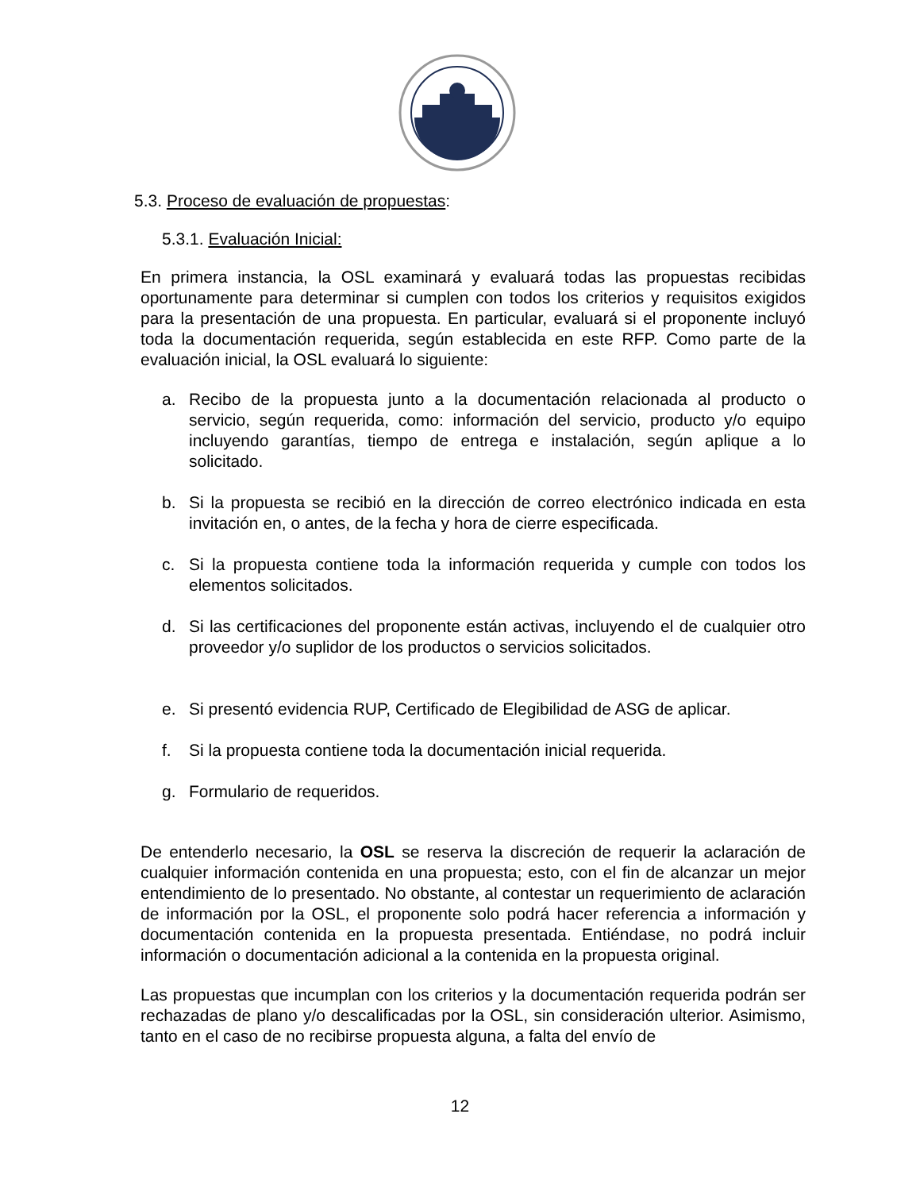5.3. Proceso de evaluación de propuestas:
5.3.1. Evaluación Inicial:
En primera instancia, la OSL examinará y evaluará todas las propuestas recibidas oportunamente para determinar si cumplen con todos los criterios y requisitos exigidos para la presentación de una propuesta. En particular, evaluará si el proponente incluyó toda la documentación requerida, según establecida en este RFP. Como parte de la evaluación inicial, la OSL evaluará lo siguiente:
a. Recibo de la propuesta junto a la documentación relacionada al producto o servicio, según requerida, como: información del servicio, producto y/o equipo incluyendo garantías, tiempo de entrega e instalación, según aplique a lo solicitado.
b. Si la propuesta se recibió en la dirección de correo electrónico indicada en esta invitación en, o antes, de la fecha y hora de cierre especificada.
c. Si la propuesta contiene toda la información requerida y cumple con todos los elementos solicitados.
d. Si las certificaciones del proponente están activas, incluyendo el de cualquier otro proveedor y/o suplidor de los productos o servicios solicitados.
e. Si presentó evidencia RUP, Certificado de Elegibilidad de ASG de aplicar.
f. Si la propuesta contiene toda la documentación inicial requerida.
g. Formulario de requeridos.
De entenderlo necesario, la OSL se reserva la discreción de requerir la aclaración de cualquier información contenida en una propuesta; esto, con el fin de alcanzar un mejor entendimiento de lo presentado. No obstante, al contestar un requerimiento de aclaración de información por la OSL, el proponente solo podrá hacer referencia a información y documentación contenida en la propuesta presentada. Entiéndase, no podrá incluir información o documentación adicional a la contenida en la propuesta original.
Las propuestas que incumplan con los criterios y la documentación requerida podrán ser rechazadas de plano y/o descalificadas por la OSL, sin consideración ulterior. Asimismo, tanto en el caso de no recibirse propuesta alguna, a falta del envío de
12